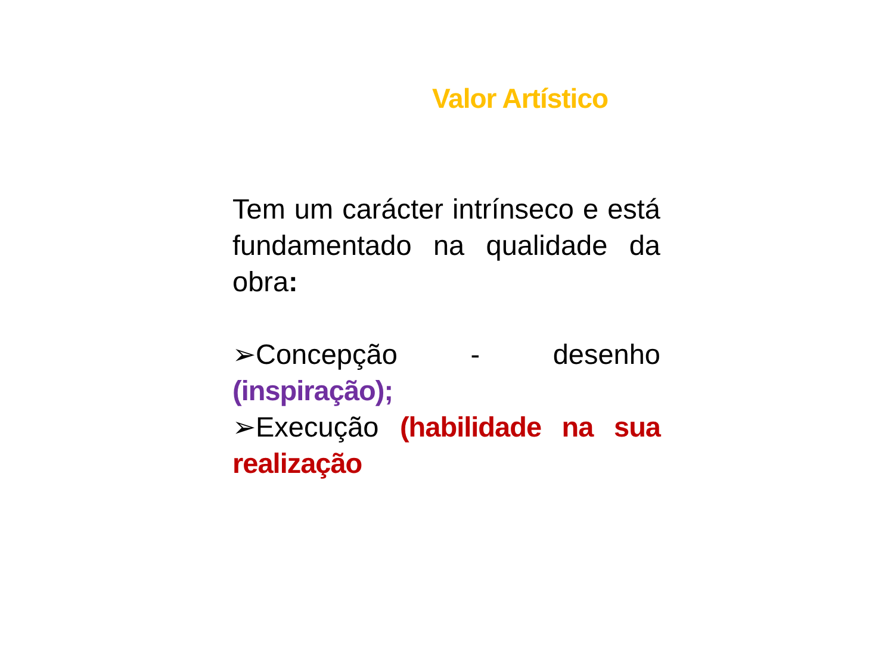Valor Artístico
Tem um carácter intrínseco e está fundamentado na qualidade da obra:
➢Concepção - desenho (inspiração);
➢Execução (habilidade na sua realização